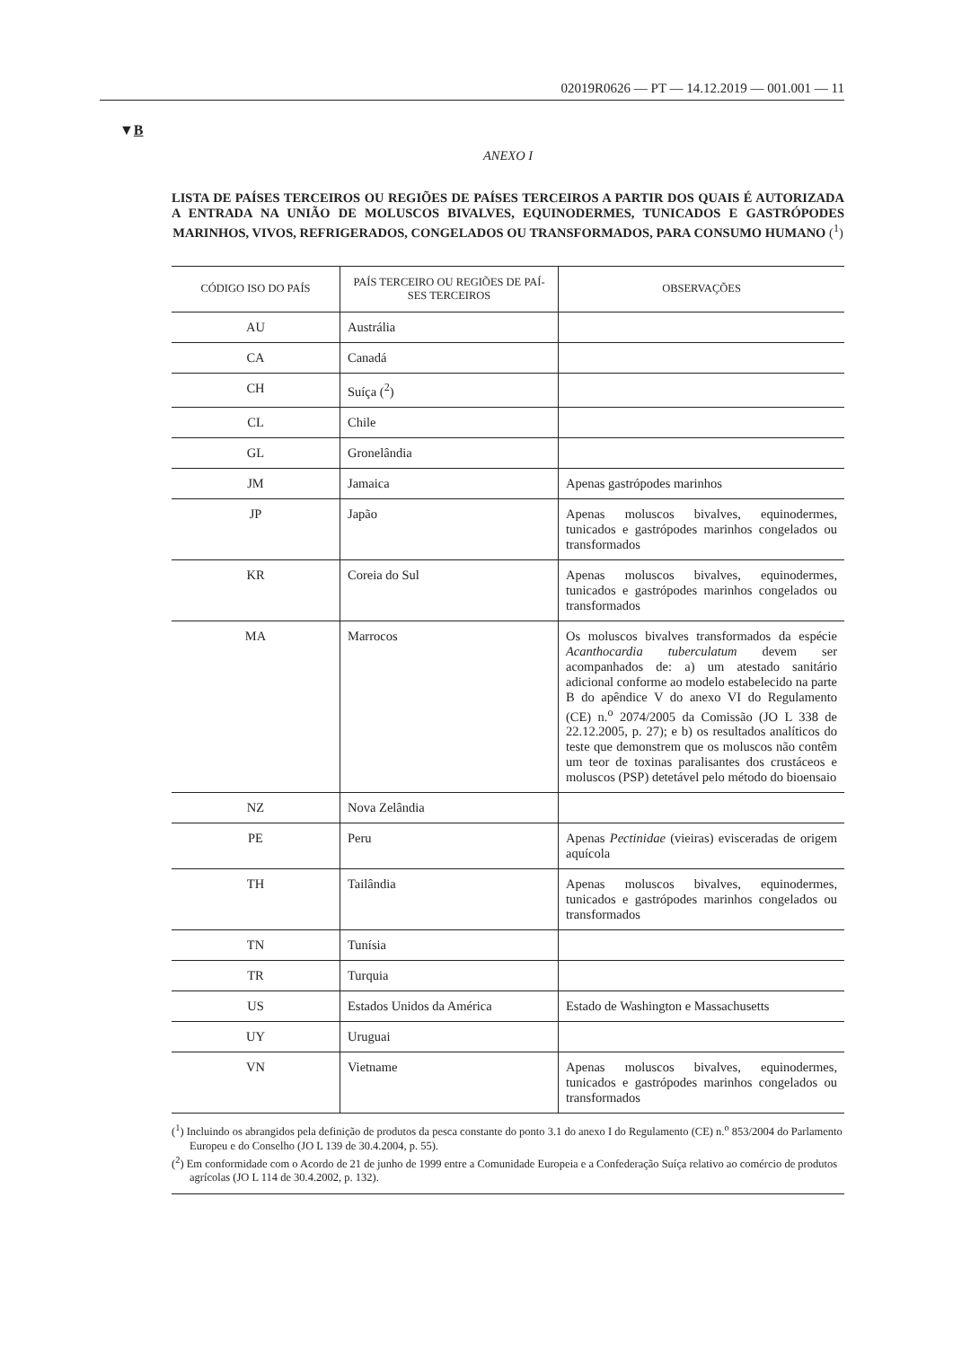02019R0626 — PT — 14.12.2019 — 001.001 — 11
▼B
ANEXO I
LISTA DE PAÍSES TERCEIROS OU REGIÕES DE PAÍSES TERCEIROS A PARTIR DOS QUAIS É AUTORIZADA A ENTRADA NA UNIÃO DE MOLUSCOS BIVALVES, EQUINODERMES, TUNICADOS E GASTRÓPODES MARINHOS, VIVOS, REFRIGERADOS, CONGELADOS OU TRANSFORMADOS, PARA CONSUMO HUMANO (<sup>1</sup>)
| CÓDIGO ISO DO PAÍS | PAÍS TERCEIRO OU REGIÕES DE PAÍ- SES TERCEIROS | OBSERVAÇÕES |
| --- | --- | --- |
| AU | Austrália | |
| CA | Canadá | |
| CH | Suíça (<sup>2</sup>) | |
| CL | Chile | |
| GL | Gronelândia | |
| JM | Jamaica | Apenas gastrópodes marinhos |
| JP | Japão | Apenas moluscos bivalves, equinodermes, tunicados e gastrópodes marinhos congelados ou transformados |
| KR | Coreia do Sul | Apenas moluscos bivalves, equinodermes, tunicados e gastrópodes marinhos congelados ou transformados |
| MA | Marrocos | Os moluscos bivalves transformados da espécie Acanthocardia tuberculatum devem ser acompanhados de: a) um atestado sanitário adicional conforme ao modelo estabelecido na parte B do apêndice V do anexo VI do Regulamento (CE) n.<sup>o</sup> 2074/2005 da Comissão (JO L 338 de 22.12.2005, p. 27); e b) os resultados analíticos do teste que demonstrem que os moluscos não contêm um teor de toxinas paralisantes dos crustáceos e moluscos (PSP) detetável pelo método do bioensaio |
| NZ | Nova Zelândia | |
| PE | Peru | Apenas Pectinidae (vieiras) evisceradas de origem aquícola |
| TH | Tailândia | Apenas moluscos bivalves, equinodermes, tunicados e gastrópodes marinhos congelados ou transformados |
| TN | Tunísia | |
| TR | Turquia | |
| US | Estados Unidos da América | Estado de Washington e Massachusetts |
| UY | Uruguai | |
| VN | Vietname | Apenas moluscos bivalves, equinodermes, tunicados e gastrópodes marinhos congelados ou transformados |
(<sup>1</sup>) Incluindo os abrangidos pela definição de produtos da pesca constante do ponto 3.1 do anexo I do Regulamento (CE) n.<sup>o</sup> 853/2004 do Parlamento Europeu e do Conselho (JO L 139 de 30.4.2004, p. 55).
(<sup>2</sup>) Em conformidade com o Acordo de 21 de junho de 1999 entre a Comunidade Europeia e a Confederação Suíça relativo ao comércio de produtos agrícolas (JO L 114 de 30.4.2002, p. 132).